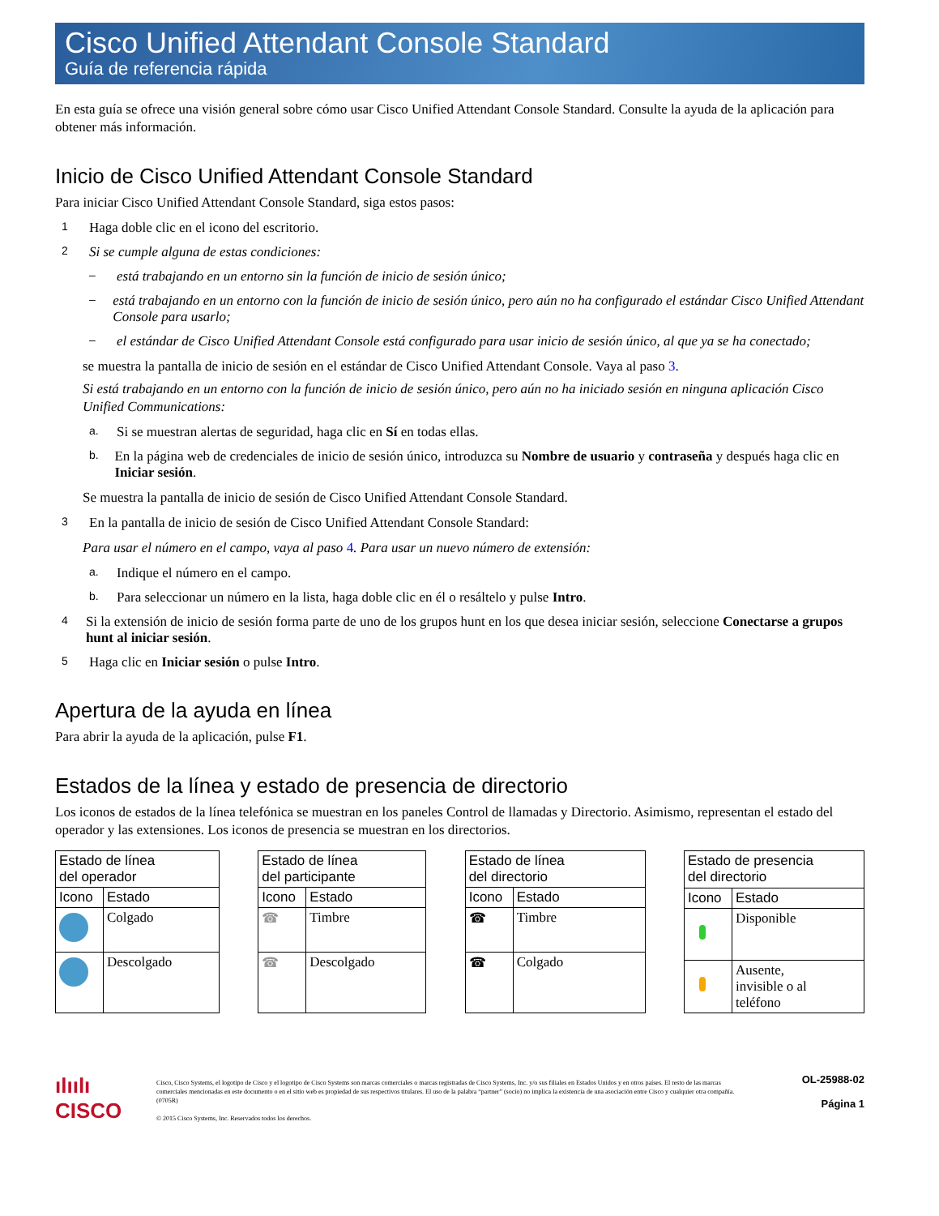Cisco Unified Attendant Console Standard
Guía de referencia rápida
En esta guía se ofrece una visión general sobre cómo usar Cisco Unified Attendant Console Standard. Consulte la ayuda de la aplicación para obtener más información.
Inicio de Cisco Unified Attendant Console Standard
Para iniciar Cisco Unified Attendant Console Standard, siga estos pasos:
1
Haga doble clic en el icono del escritorio.
2
Si se cumple alguna de estas condiciones:
– está trabajando en un entorno sin la función de inicio de sesión único;
– está trabajando en un entorno con la función de inicio de sesión único, pero aún no ha configurado el estándar Cisco Unified Attendant Console para usarlo;
– el estándar de Cisco Unified Attendant Console está configurado para usar inicio de sesión único, al que ya se ha conectado;
se muestra la pantalla de inicio de sesión en el estándar de Cisco Unified Attendant Console. Vaya al paso 3.
Si está trabajando en un entorno con la función de inicio de sesión único, pero aún no ha iniciado sesión en ninguna aplicación Cisco Unified Communications:
a.
Si se muestran alertas de seguridad, haga clic en Sí en todas ellas.
b.
En la página web de credenciales de inicio de sesión único, introduzca su Nombre de usuario y contraseña y después haga clic en Iniciar sesión.
Se muestra la pantalla de inicio de sesión de Cisco Unified Attendant Console Standard.
3
En la pantalla de inicio de sesión de Cisco Unified Attendant Console Standard:
Para usar el número en el campo, vaya al paso 4. Para usar un nuevo número de extensión:
a.
Indique el número en el campo.
b.
Para seleccionar un número en la lista, haga doble clic en él o resáltelo y pulse Intro.
4
Si la extensión de inicio de sesión forma parte de uno de los grupos hunt en los que desea iniciar sesión, seleccione Conectarse a grupos hunt al iniciar sesión.
5
Haga clic en Iniciar sesión o pulse Intro.
Apertura de la ayuda en línea
Para abrir la ayuda de la aplicación, pulse F1.
Estados de la línea y estado de presencia de directorio
Los iconos de estados de la línea telefónica se muestran en los paneles Control de llamadas y Directorio. Asimismo, representan el estado del operador y las extensiones. Los iconos de presencia se muestran en los directorios.
| Estado de línea del operador | |
| --- | --- |
| Icono | Estado |
| | Colgado |
| | Descolgado |
| Estado de línea del participante | |
| --- | --- |
| Icono | Estado |
| ☎ | Timbre |
| ☎ | Descolgado |
| Estado de línea del directorio | |
| --- | --- |
| Icono | Estado |
| ☎ | Timbre |
| ☎ | Colgado |
| Estado de presencia del directorio | |
| --- | --- |
| Icono | Estado |
| | Disponible |
| | Ausente, invisible o al teléfono |
ılıılı
CISCO
Cisco, Cisco Systems, el logotipo de Cisco y el logotipo de Cisco Systems son marcas comerciales o marcas registradas de Cisco Systems, Inc. y/o sus filiales en Estados Unidos y en otros países. El resto de las marcas comerciales mencionadas en este documento o en el sitio web es propiedad de sus respectivos titulares. El uso de la palabra “partner” (socio) no implica la existencia de una asociación entre Cisco y cualquier otra compañía. (0705R)
© 2015 Cisco Systems, Inc. Reservados todos los derechos.
OL-25988-02
Página 1